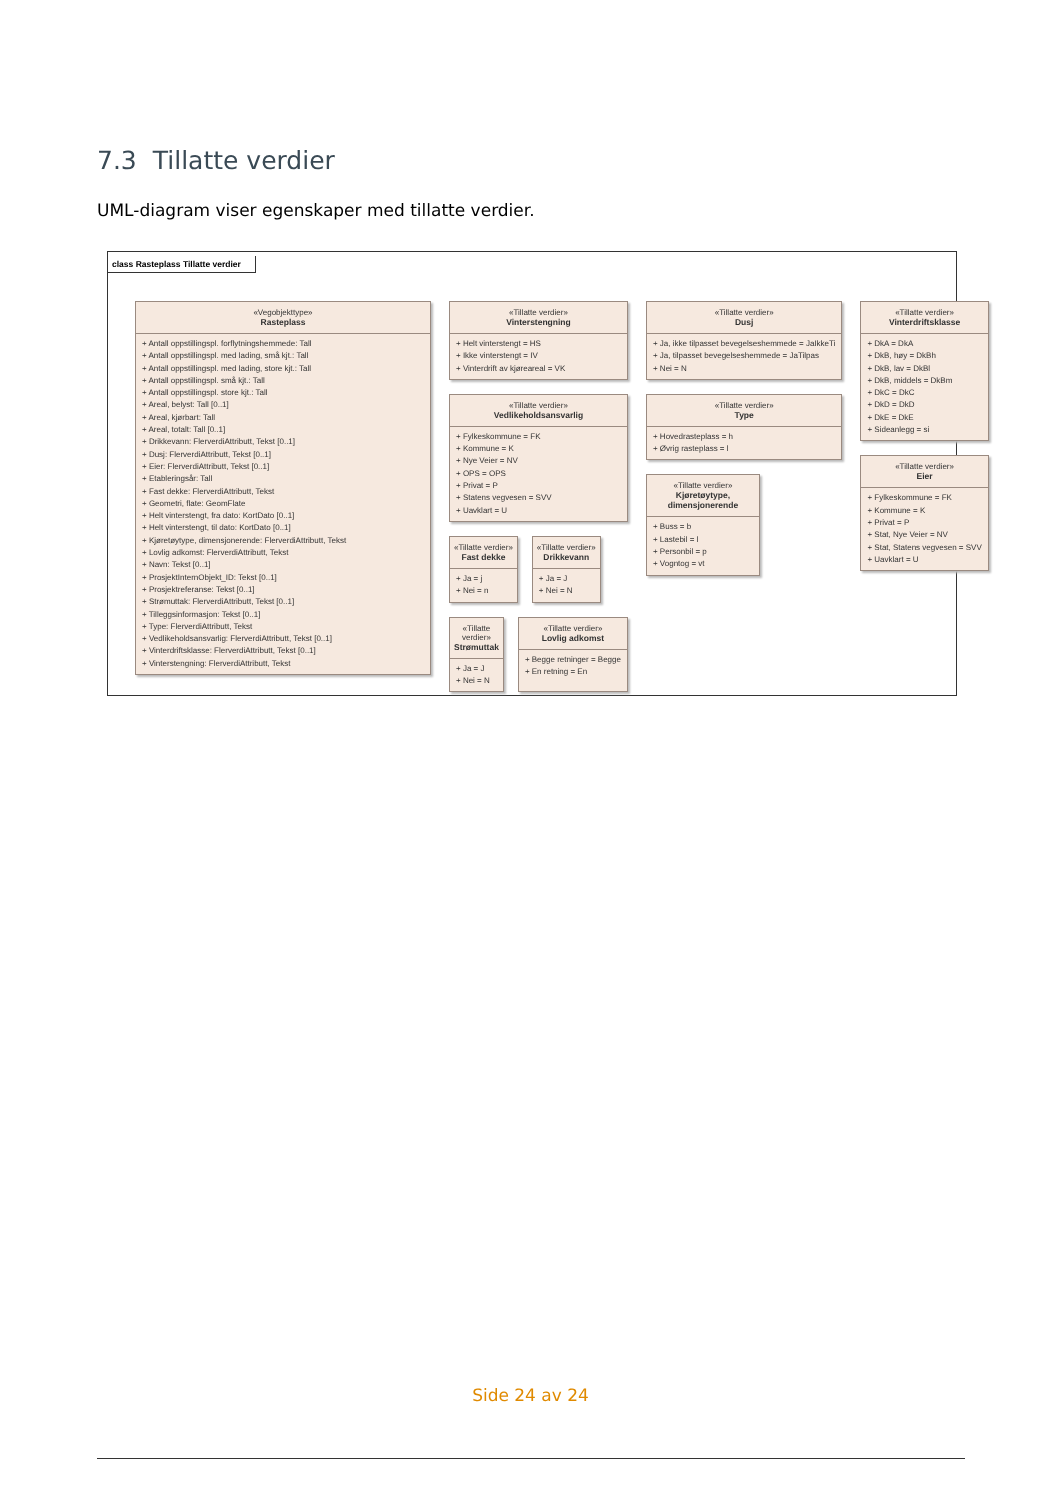7.3 Tillatte verdier
UML-diagram viser egenskaper med tillatte verdier.
class Rasteplass Tillatte verdier
«Vegobjekttype»
Rasteplass
+ Antall oppstillingspl. forflytningshemmede: Tall
+ Antall oppstillingspl. med lading, små kjt.: Tall
+ Antall oppstillingspl. med lading, store kjt.: Tall
+ Antall oppstillingspl. små kjt.: Tall
+ Antall oppstillingspl. store kjt.: Tall
+ Areal, belyst: Tall [0..1]
+ Areal, kjørbart: Tall
+ Areal, totalt: Tall [0..1]
+ Drikkevann: FlerverdiAttributt, Tekst [0..1]
+ Dusj: FlerverdiAttributt, Tekst [0..1]
+ Eier: FlerverdiAttributt, Tekst [0..1]
+ Etableringsår: Tall
+ Fast dekke: FlerverdiAttributt, Tekst
+ Geometri, flate: GeomFlate
+ Helt vinterstengt, fra dato: KortDato [0..1]
+ Helt vinterstengt, til dato: KortDato [0..1]
+ Kjøretøytype, dimensjonerende: FlerverdiAttributt, Tekst
+ Lovlig adkomst: FlerverdiAttributt, Tekst
+ Navn: Tekst [0..1]
+ ProsjektInternObjekt_ID: Tekst [0..1]
+ Prosjektreferanse: Tekst [0..1]
+ Strømuttak: FlerverdiAttributt, Tekst [0..1]
+ Tilleggsinformasjon: Tekst [0..1]
+ Type: FlerverdiAttributt, Tekst
+ Vedlikeholdsansvarlig: FlerverdiAttributt, Tekst [0..1]
+ Vinterdriftsklasse: FlerverdiAttributt, Tekst [0..1]
+ Vinterstengning: FlerverdiAttributt, Tekst
«Tillatte verdier»
Vinterstengning
+ Helt vinterstengt = HS
+ Ikke vinterstengt = IV
+ Vinterdrift av kjøreareal = VK
«Tillatte verdier»
Vedlikeholdsansvarlig
+ Fylkeskommune = FK
+ Kommune = K
+ Nye Veier = NV
+ OPS = OPS
+ Privat = P
+ Statens vegvesen = SVV
+ Uavklart = U
«Tillatte verdier»
Fast dekke
+ Ja = j
+ Nei = n
«Tillatte verdier»
Drikkevann
+ Ja = J
+ Nei = N
«Tillatte verdier»
Strømuttak
+ Ja = J
+ Nei = N
«Tillatte verdier»
Lovlig adkomst
+ Begge retninger = Begge
+ En retning = En
«Tillatte verdier»
Dusj
+ Ja, ikke tilpasset bevegelseshemmede = JaIkkeTi
+ Ja, tilpasset bevegelseshemmede = JaTilpas
+ Nei = N
«Tillatte verdier»
Type
+ Hovedrasteplass = h
+ Øvrig rasteplass = l
«Tillatte verdier»
Kjøretøytype, dimensjonerende
+ Buss = b
+ Lastebil = l
+ Personbil = p
+ Vogntog = vt
«Tillatte verdier»
Vinterdriftsklasse
+ DkA = DkA
+ DkB, høy = DkBh
+ DkB, lav = DkBl
+ DkB, middels = DkBm
+ DkC = DkC
+ DkD = DkD
+ DkE = DkE
+ Sideanlegg = si
«Tillatte verdier»
Eier
+ Fylkeskommune = FK
+ Kommune = K
+ Privat = P
+ Stat, Nye Veier = NV
+ Stat, Statens vegvesen = SVV
+ Uavklart = U
Side 24 av 24